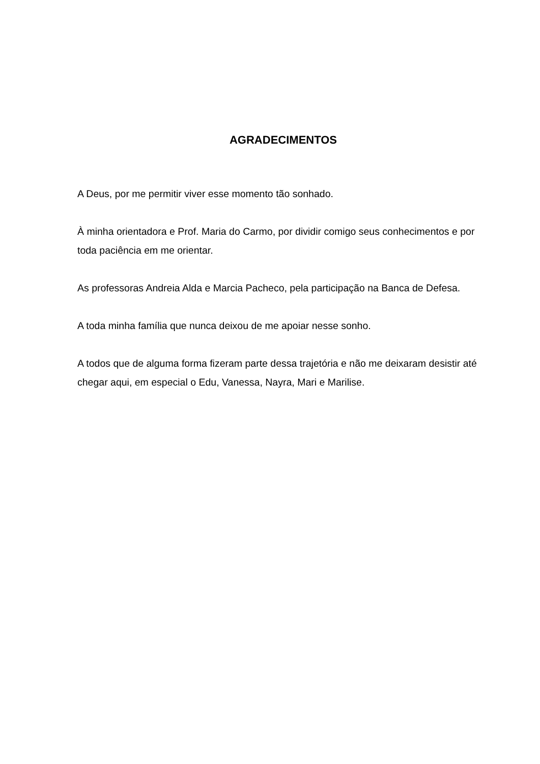AGRADECIMENTOS
A Deus, por me permitir viver esse momento tão sonhado.
À minha orientadora e Prof. Maria do Carmo, por dividir comigo seus conhecimentos e por toda paciência em me orientar.
As professoras Andreia Alda e Marcia Pacheco, pela participação na Banca de Defesa.
A toda minha família que nunca deixou de me apoiar nesse sonho.
A todos que de alguma forma fizeram parte dessa trajetória e não me deixaram desistir até chegar aqui, em especial o Edu, Vanessa, Nayra, Mari e Marilise.